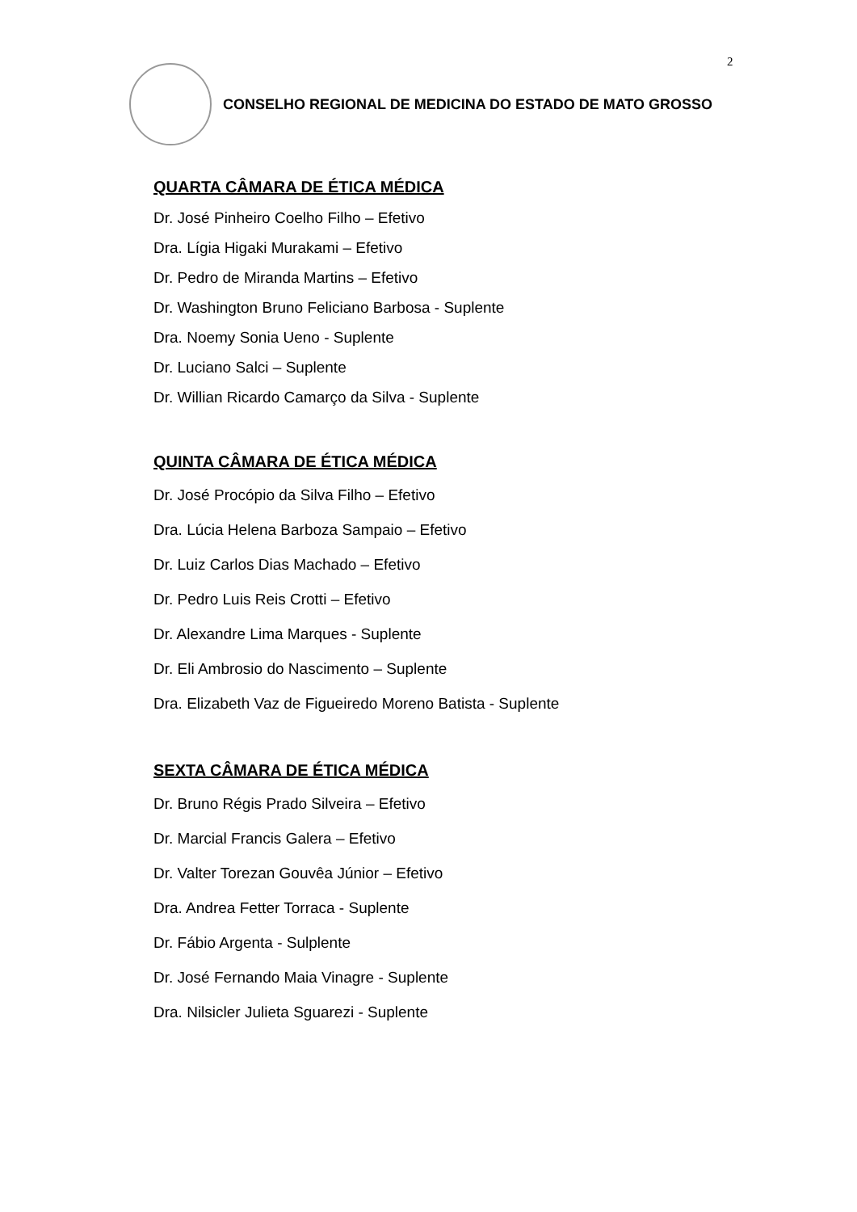2
CONSELHO REGIONAL DE MEDICINA DO ESTADO DE MATO GROSSO
QUARTA CÂMARA DE ÉTICA MÉDICA
Dr. José Pinheiro Coelho Filho – Efetivo
Dra. Lígia Higaki Murakami – Efetivo
Dr. Pedro de Miranda Martins – Efetivo
Dr. Washington Bruno Feliciano Barbosa - Suplente
Dra. Noemy Sonia Ueno - Suplente
Dr. Luciano Salci – Suplente
Dr. Willian Ricardo Camarço da Silva - Suplente
QUINTA CÂMARA DE ÉTICA MÉDICA
Dr. José Procópio da Silva Filho – Efetivo
Dra. Lúcia Helena Barboza Sampaio – Efetivo
Dr. Luiz Carlos Dias Machado – Efetivo
Dr. Pedro Luis Reis Crotti – Efetivo
Dr. Alexandre Lima Marques - Suplente
Dr. Eli Ambrosio do Nascimento – Suplente
Dra. Elizabeth Vaz de Figueiredo Moreno Batista - Suplente
SEXTA CÂMARA DE ÉTICA MÉDICA
Dr. Bruno Régis Prado Silveira – Efetivo
Dr. Marcial Francis Galera – Efetivo
Dr. Valter Torezan Gouvêa Júnior – Efetivo
Dra. Andrea Fetter Torraca - Suplente
Dr. Fábio Argenta - Sulplente
Dr. José Fernando Maia Vinagre - Suplente
Dra. Nilsicler Julieta Sguarezi - Suplente